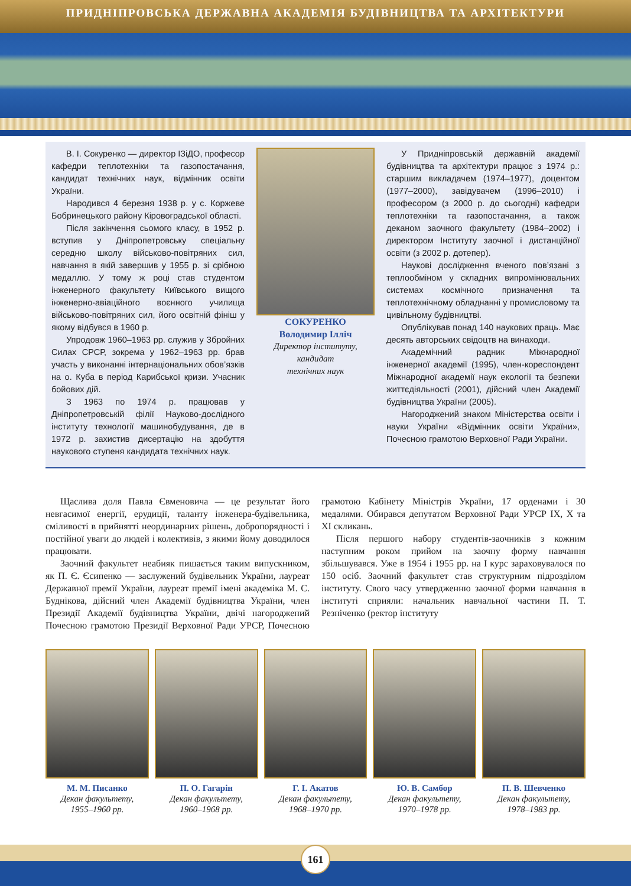ПРИДНІПРОВСЬКА ДЕРЖАВНА АКАДЕМІЯ БУДІВНИЦТВА ТА АРХІТЕКТУРИ
В. І. Сокуренко — директор ІЗіДО, професор кафедри теплотехніки та газопостачання, кандидат технічних наук, відмінник освіти України.
Народився 4 березня 1938 р. у с. Коржеве Бобринецького району Кіровоградської області.
Після закінчення сьомого класу, в 1952 р. вступив у Дніпропетровську спеціальну середню школу військово-повітряних сил, навчання в якій завершив у 1955 р. зі срібною медаллю. У тому ж році став студентом інженерного факультету Київського вищого інженерно-авіаційного воєнного училища військово-повітряних сил, його освітній фініш у якому відбувся в 1960 р.
Упродовж 1960–1963 рр. служив у Збройних Силах СРСР, зокрема у 1962–1963 рр. брав участь у виконанні інтернаціональних обов’язків на о. Куба в період Карибської кризи. Учасник бойових дій.
З 1963 по 1974 р. працював у Дніпропетровській філії Науково-дослідного інституту технології машинобудування, де в 1972 р. захистив дисертацію на здобуття наукового ступеня кандидата технічних наук.
СОКУРЕНКО
Володимир Ілліч
Директор інституту,
кандидат
технічних наук
У Придніпровській державній академії будівництва та архітектури працює з 1974 р.: старшим викладачем (1974–1977), доцентом (1977–2000), завідувачем (1996–2010) і професором (з 2000 р. до сьогодні) кафедри теплотехніки та газопостачання, а також деканом заочного факультету (1984–2002) і директором Інституту заочної і дистанційної освіти (з 2002 р. дотепер).
Наукові дослідження вченого пов’язані з теплообміном у складних випромінювальних системах космічного призначення та теплотехнічному обладнанні у промисловому та цивільному будівництві.
Опублікував понад 140 наукових праць. Має десять авторських свідоцтв на винаходи.
Академічний радник Міжнародної інженерної академії (1995), член-кореспондент Міжнародної академії наук екології та безпеки життєдіяльності (2001), дійсний член Академії будівництва України (2005).
Нагороджений знаком Міністерства освіти і науки України «Відмінник освіти України», Почесною грамотою Верховної Ради України.
Щаслива доля Павла Євменовича — це результат його невгасимої енергії, ерудиції, таланту інженера-будівельника, сміливості в прийнятті неординарних рішень, добропорядності і постійної уваги до людей і колективів, з якими йому доводилося працювати.
Заочний факультет неабияк пишається таким випускником, як П. Є. Єсипенко — заслужений будівельник України, лауреат Державної премії України, лауреат премії імені академіка М. С. Буднікова, дійсний член Академії будівництва України, член Президії Академії будівництва України, двічі нагороджений Почесною грамотою Президії Верховної Ради УРСР, Почесною грамотою Кабінету Міністрів України, 17 орденами і 30 медалями. Обирався депутатом Верховної Ради УРСР IX, X та XI скликань.
Після першого набору студентів-заочників з кожним наступним роком прийом на заочну форму навчання збільшувався. Уже в 1954 і 1955 рр. на I курс зараховувалося по 150 осіб. Заочний факультет став структурним підрозділом інституту. Свого часу утвердженню заочної форми навчання в інституті сприяли: начальник навчальної частини П. Т. Резніченко (ректор інституту
М. М. Писанко
Декан факультету,
1955–1960 рр.
П. О. Гагарін
Декан факультету,
1960–1968 рр.
Г. І. Акатов
Декан факультету,
1968–1970 рр.
Ю. В. Самбор
Декан факультету,
1970–1978 рр.
П. В. Шевченко
Декан факультету,
1978–1983 рр.
161